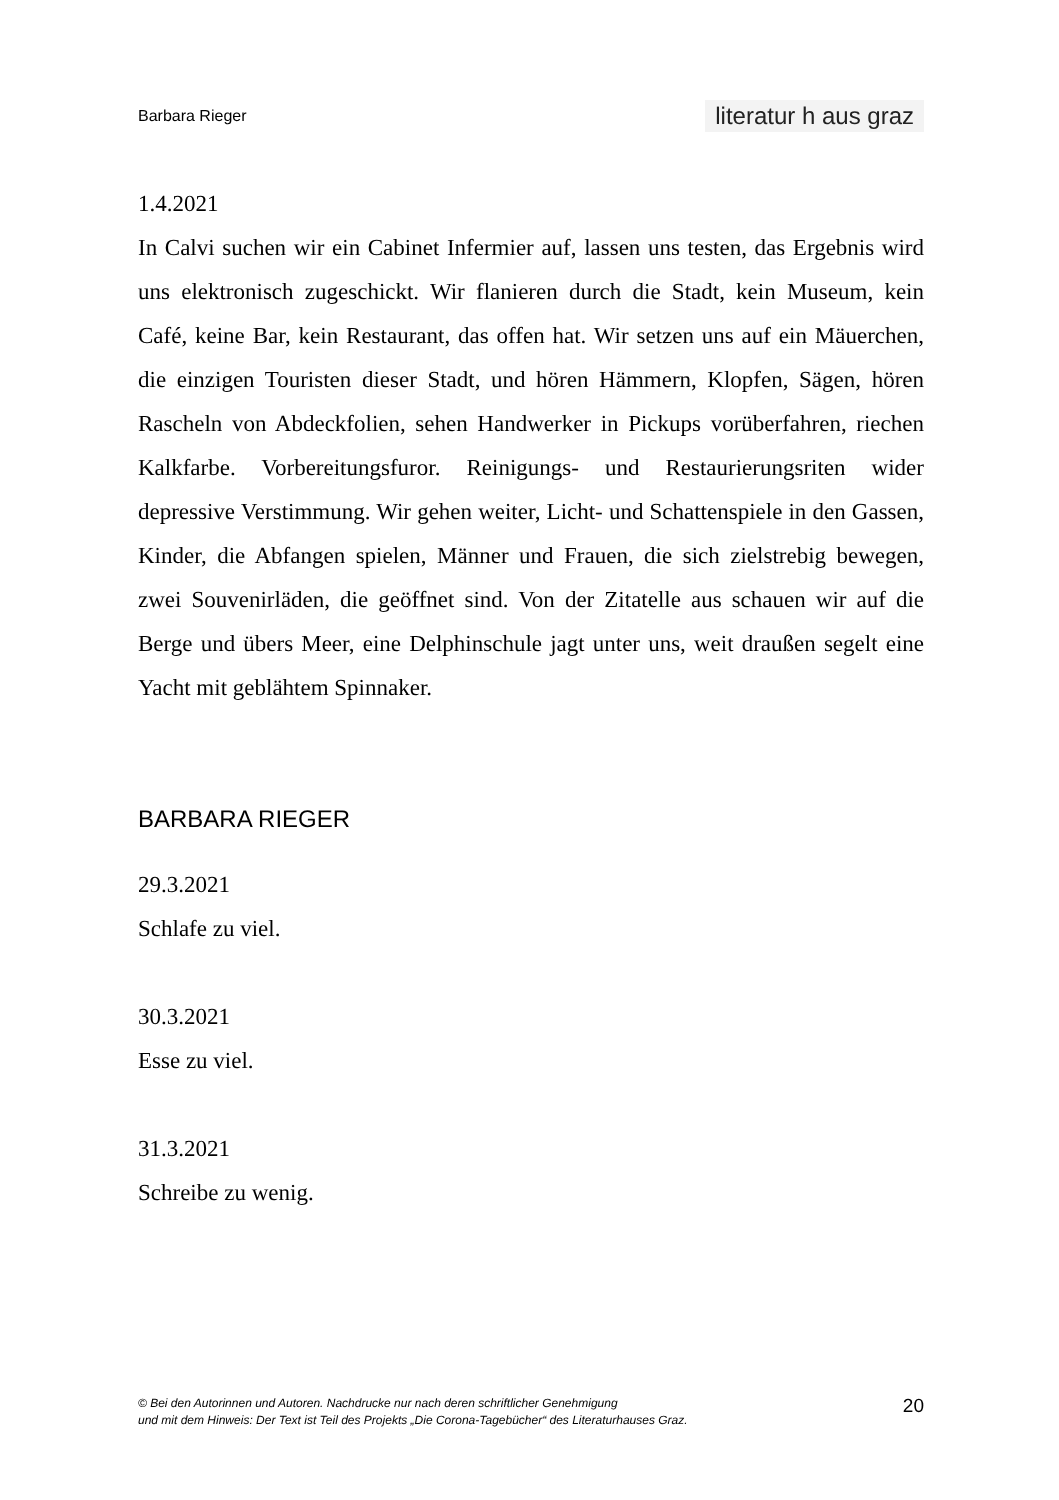Barbara Rieger literatur h aus graz
1.4.2021
In Calvi suchen wir ein Cabinet Infermier auf, lassen uns testen, das Ergebnis wird uns elektronisch zugeschickt. Wir flanieren durch die Stadt, kein Museum, kein Café, keine Bar, kein Restaurant, das offen hat. Wir setzen uns auf ein Mäuerchen, die einzigen Touristen dieser Stadt, und hören Hämmern, Klopfen, Sägen, hören Rascheln von Abdeckfolien, sehen Handwerker in Pickups vorüberfahren, riechen Kalkfarbe. Vorbereitungsfuror. Reinigungs- und Restaurierungsriten wider depressive Verstimmung. Wir gehen weiter, Licht- und Schattenspiele in den Gassen, Kinder, die Abfangen spielen, Männer und Frauen, die sich zielstrebig bewegen, zwei Souvenirläden, die geöffnet sind. Von der Zitatelle aus schauen wir auf die Berge und übers Meer, eine Delphinschule jagt unter uns, weit draußen segelt eine Yacht mit geblähtem Spinnaker.
BARBARA RIEGER
29.3.2021
Schlafe zu viel.
30.3.2021
Esse zu viel.
31.3.2021
Schreibe zu wenig.
© Bei den Autorinnen und Autoren. Nachdrucke nur nach deren schriftlicher Genehmigung
und mit dem Hinweis: Der Text ist Teil des Projekts „Die Corona-Tagebücher“ des Literaturhauses Graz. 20